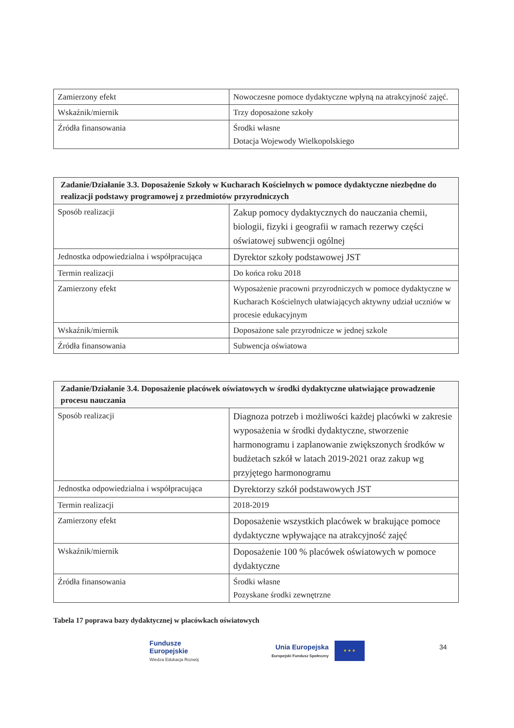| Zamierzony efekt | Nowoczesne pomoce dydaktyczne wpłyną na atrakcyjność zajęć. |
| Wskaźnik/miernik | Trzy doposażone szkoły |
| Źródła finansowania | Środki własne Dotacja Wojewody Wielkopolskiego |
| Zadanie/Działanie 3.3. Doposażenie Szkoły w Kucharach Kościelnych w pomoce dydaktyczne niezbędne do realizacji podstawy programowej z przedmiotów przyrodniczych | |
| --- | --- |
| Sposób realizacji | Zakup pomocy dydaktycznych do nauczania chemii, biologii, fizyki i geografii w ramach rezerwy części oświatowej subwencji ogólnej |
| Jednostka odpowiedzialna i współpracująca | Dyrektor szkoły podstawowej JST |
| Termin realizacji | Do końca roku 2018 |
| Zamierzony efekt | Wyposażenie pracowni przyrodniczych w pomoce dydaktyczne w Kucharach Kościelnych ułatwiających aktywny udział uczniów w procesie edukacyjnym |
| Wskaźnik/miernik | Doposażone sale przyrodnicze w jednej szkole |
| Źródła finansowania | Subwencja oświatowa |
| Zadanie/Działanie 3.4. Doposażenie placówek oświatowych w środki dydaktyczne ułatwiające prowadzenie procesu nauczania | |
| --- | --- |
| Sposób realizacji | Diagnoza potrzeb i możliwości każdej placówki w zakresie wyposażenia w środki dydaktyczne, stworzenie harmonogramu i zaplanowanie zwiększonych środków w budżetach szkół w latach 2019-2021 oraz zakup wg przyjętego harmonogramu |
| Jednostka odpowiedzialna i współpracująca | Dyrektorzy szkół podstawowych JST |
| Termin realizacji | 2018-2019 |
| Zamierzony efekt | Doposażenie wszystkich placówek w brakujące pomoce dydaktyczne wpływające na atrakcyjność zajęć |
| Wskaźnik/miernik | Doposażenie 100 % placówek oświatowych w pomoce dydaktyczne |
| Źródła finansowania | Środki własne Pozyskane środki zewnętrzne |
Tabela 17 poprawa bazy dydaktycznej w placówkach oświatowych
Fundusze
Europejskie
Wiedza Edukacja Rozwój
Unia Europejska
Europejski Fundusz Społeczny
★ ★ ★
34